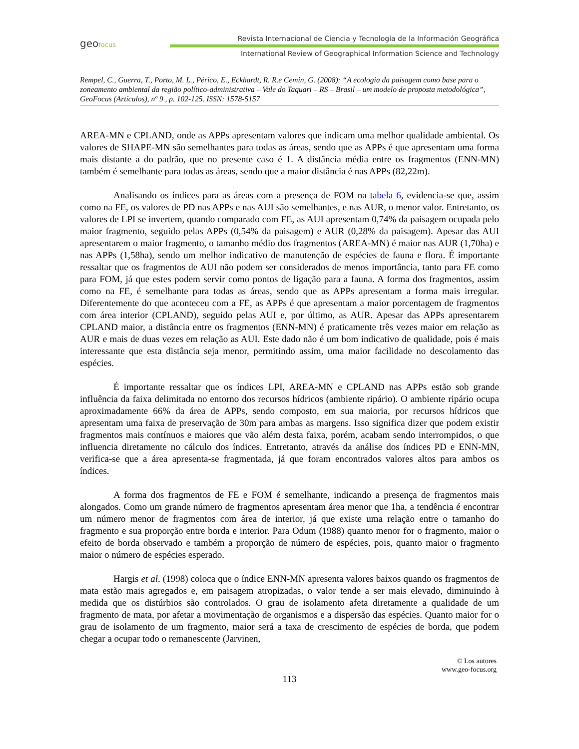geofocus
Revista Internacional de Ciencia y Tecnología de la Información Geográfica
International Review of Geographical Information Science and Technology
Rempel, C., Guerra, T., Porto, M. L., Périco, E., Eckhardt, R. R.e Cemin, G. (2008): “A ecologia da paisagem como base para o zoneamento ambiental da região político-administrativa – Vale do Taquari – RS – Brasil – um modelo de proposta metodológica”, GeoFocus (Artículos), nº 9 , p. 102-125. ISSN: 1578-5157
AREA-MN e CPLAND, onde as APPs apresentam valores que indicam uma melhor qualidade ambiental. Os valores de SHAPE-MN são semelhantes para todas as áreas, sendo que as APPs é que apresentam uma forma mais distante a do padrão, que no presente caso é 1. A distância média entre os fragmentos (ENN-MN) também é semelhante para todas as áreas, sendo que a maior distância é nas APPs (82,22m).
Analisando os índices para as áreas com a presença de FOM na tabela 6, evidencia-se que, assim como na FE, os valores de PD nas APPs e nas AUI são semelhantes, e nas AUR, o menor valor. Entretanto, os valores de LPI se invertem, quando comparado com FE, as AUI apresentam 0,74% da paisagem ocupada pelo maior fragmento, seguido pelas APPs (0,54% da paisagem) e AUR (0,28% da paisagem). Apesar das AUI apresentarem o maior fragmento, o tamanho médio dos fragmentos (AREA-MN) é maior nas AUR (1,70ha) e nas APPs (1,58ha), sendo um melhor indicativo de manutenção de espécies de fauna e flora. É importante ressaltar que os fragmentos de AUI não podem ser considerados de menos importância, tanto para FE como para FOM, já que estes podem servir como pontos de ligação para a fauna. A forma dos fragmentos, assim como na FE, é semelhante para todas as áreas, sendo que as APPs apresentam a forma mais irregular. Diferentemente do que aconteceu com a FE, as APPs é que apresentam a maior porcentagem de fragmentos com área interior (CPLAND), seguido pelas AUI e, por último, as AUR. Apesar das APPs apresentarem CPLAND maior, a distância entre os fragmentos (ENN-MN) é praticamente três vezes maior em relação as AUR e mais de duas vezes em relação as AUI. Este dado não é um bom indicativo de qualidade, pois é mais interessante que esta distância seja menor, permitindo assim, uma maior facilidade no descolamento das espécies.
É importante ressaltar que os índices LPI, AREA-MN e CPLAND nas APPs estão sob grande influência da faixa delimitada no entorno dos recursos hídricos (ambiente ripário). O ambiente ripário ocupa aproximadamente 66% da área de APPs, sendo composto, em sua maioria, por recursos hídricos que apresentam uma faixa de preservação de 30m para ambas as margens. Isso significa dizer que podem existir fragmentos mais contínuos e maiores que vão além desta faixa, porém, acabam sendo interrompidos, o que influencia diretamente no cálculo dos índices. Entretanto, através da análise dos índices PD e ENN-MN, verifica-se que a área apresenta-se fragmentada, já que foram encontrados valores altos para ambos os índices.
A forma dos fragmentos de FE e FOM é semelhante, indicando a presença de fragmentos mais alongados. Como um grande número de fragmentos apresentam área menor que 1ha, a tendência é encontrar um número menor de fragmentos com área de interior, já que existe uma relação entre o tamanho do fragmento e sua proporção entre borda e interior. Para Odum (1988) quanto menor for o fragmento, maior o efeito de borda observado e também a proporção de número de espécies, pois, quanto maior o fragmento maior o número de espécies esperado.
Hargis et al. (1998) coloca que o índice ENN-MN apresenta valores baixos quando os fragmentos de mata estão mais agregados e, em paisagem atropizadas, o valor tende a ser mais elevado, diminuindo à medida que os distúrbios são controlados. O grau de isolamento afeta diretamente a qualidade de um fragmento de mata, por afetar a movimentação de organismos e a dispersão das espécies. Quanto maior for o grau de isolamento de um fragmento, maior será a taxa de crescimento de espécies de borda, que podem chegar a ocupar todo o remanescente (Jarvinen,
© Los autores
www.geo-focus.org
113